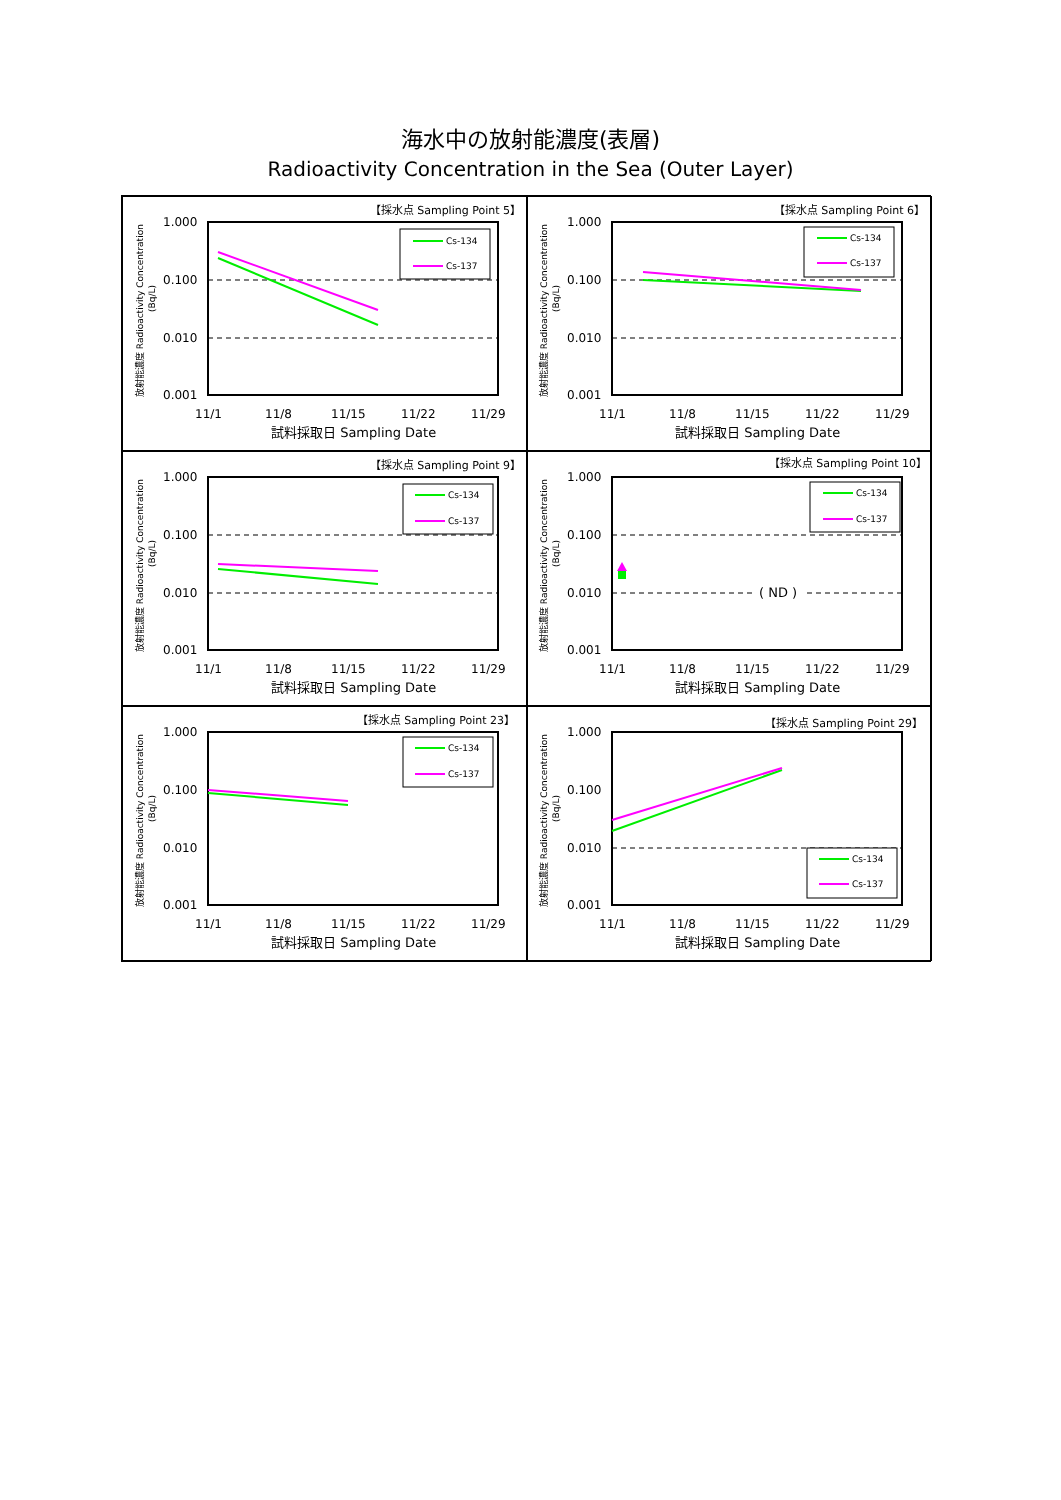海水中の放射能濃度(表層)
Radioactivity Concentration in the Sea (Outer Layer)
【採水点 Sampling Point 5】
1.000
0.100
0.010
0.001
放射能濃度 Radioactivity Concentration
(Bq/L)
Cs-134
Cs-137
11/1
11/8
11/15
11/22
11/29
試料採取日 Sampling Date
【採水点 Sampling Point 6】
1.000
0.100
0.010
0.001
放射能濃度 Radioactivity Concentration
(Bq/L)
Cs-134
Cs-137
11/1
11/8
11/15
11/22
11/29
試料採取日 Sampling Date
【採水点 Sampling Point 9】
1.000
0.100
0.010
0.001
放射能濃度 Radioactivity Concentration
(Bq/L)
Cs-134
Cs-137
11/1
11/8
11/15
11/22
11/29
試料採取日 Sampling Date
【採水点 Sampling Point 10】
1.000
0.100
0.010
0.001
放射能濃度 Radioactivity Concentration
(Bq/L)
( ND )
Cs-134
Cs-137
11/1
11/8
11/15
11/22
11/29
試料採取日 Sampling Date
【採水点 Sampling Point 23】
1.000
0.100
0.010
0.001
放射能濃度 Radioactivity Concentration
(Bq/L)
Cs-134
Cs-137
11/1
11/8
11/15
11/22
11/29
試料採取日 Sampling Date
【採水点 Sampling Point 29】
1.000
0.100
0.010
0.001
放射能濃度 Radioactivity Concentration
(Bq/L)
Cs-134
Cs-137
11/1
11/8
11/15
11/22
11/29
試料採取日 Sampling Date